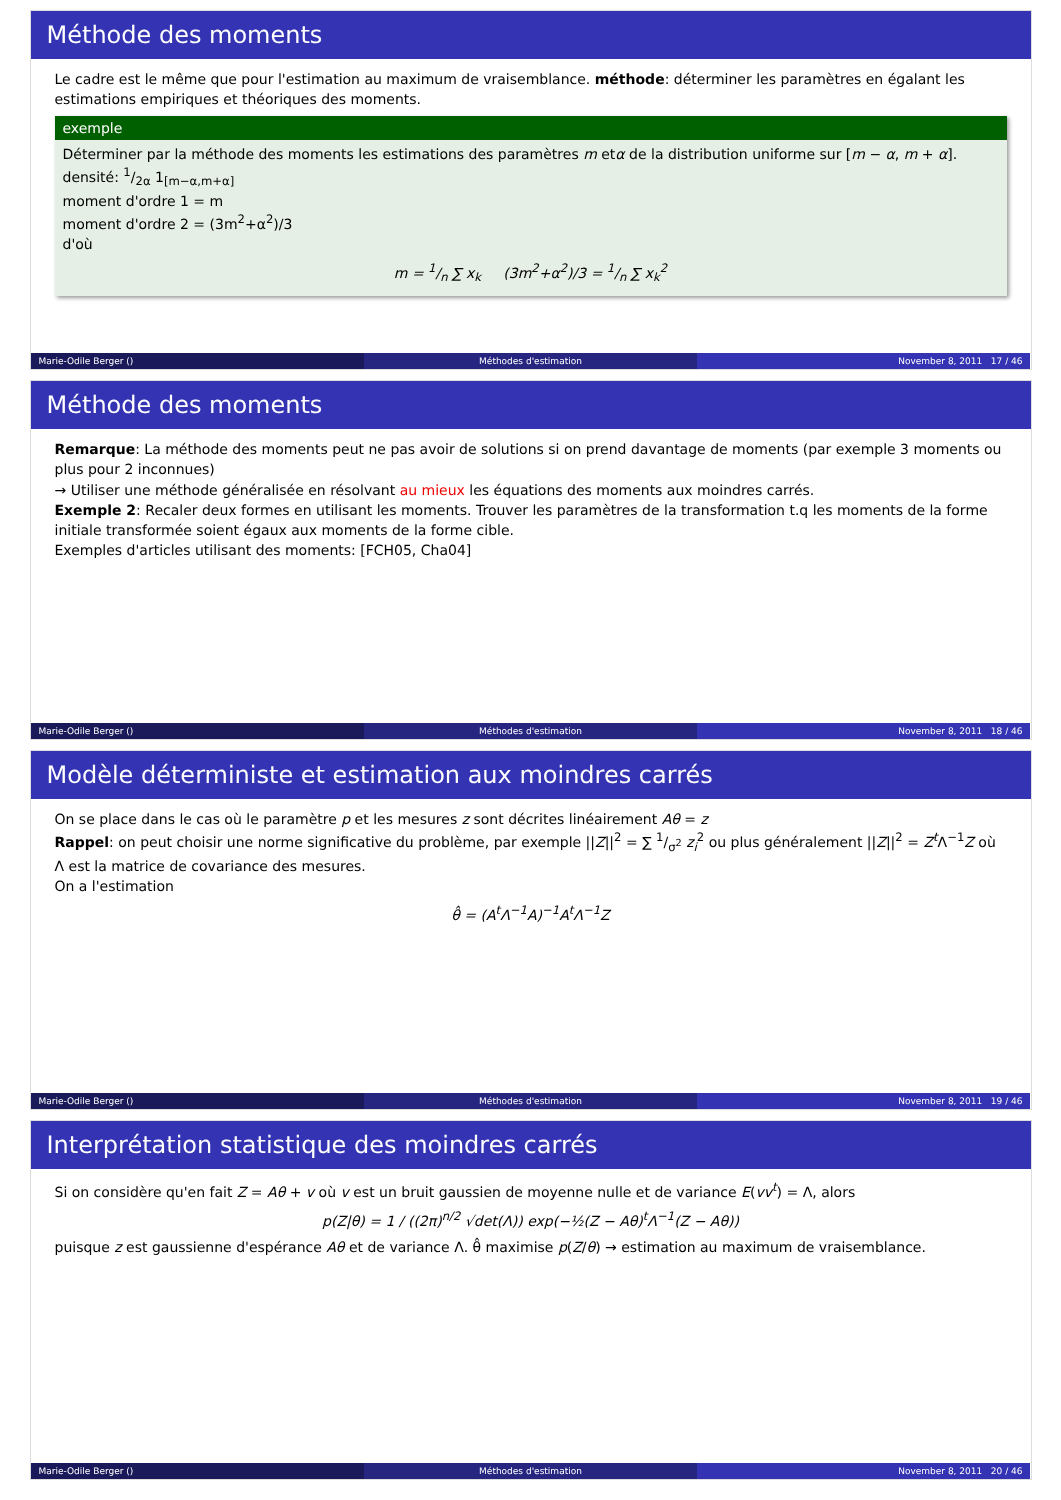Méthode des moments
Le cadre est le même que pour l'estimation au maximum de vraisemblance. méthode: déterminer les paramètres en égalant les estimations empiriques et théoriques des moments.
exemple
Déterminer par la méthode des moments les estimations des paramètres m etα de la distribution uniforme sur [m − α, m + α].
densité: 1/2α 1<sub>[m−α,m+α]</sub>
moment d'ordre 1 = m
moment d'ordre 2 = (3m<sup>2</sup>+α<sup>2</sup>)/3
d'où
m = 1/n ∑ x<sub>k</sub> (3m<sup>2</sup>+α<sup>2</sup>)/3 = 1/n ∑ x<sub>k</sub><sup>2</sup>
Marie-Odile Berger () Méthodes d'estimation November 8, 2011 17 / 46
Méthode des moments
Remarque: La méthode des moments peut ne pas avoir de solutions si on prend davantage de moments (par exemple 3 moments ou plus pour 2 inconnues)
→ Utiliser une méthode généralisée en résolvant au mieux les équations des moments aux moindres carrés.
Exemple 2: Recaler deux formes en utilisant les moments. Trouver les paramètres de la transformation t.q les moments de la forme initiale transformée soient égaux aux moments de la forme cible.
Exemples d'articles utilisant des moments: [FCH05, Cha04]
Marie-Odile Berger () Méthodes d'estimation November 8, 2011 18 / 46
Modèle déterministe et estimation aux moindres carrés
On se place dans le cas où le paramètre p et les mesures z sont décrites linéairement Aθ = z
Rappel: on peut choisir une norme significative du problème, par exemple ||Z||<sup>2</sup> = ∑ 1/σ<sup>2</sup> z<sub>i</sub><sup>2</sup> ou plus généralement ||Z||<sup>2</sup> = Z<sup>t</sup> Λ<sup>−1</sup>Z où Λ est la matrice de covariance des mesures.
On a l'estimation
θ̂ = (A<sup>t</sup> Λ<sup>−1</sup>A)<sup>−1</sup>A<sup>t</sup> Λ<sup>−1</sup>Z
Marie-Odile Berger () Méthodes d'estimation November 8, 2011 19 / 46
Interprétation statistique des moindres carrés
Si on considère qu'en fait Z = Aθ + v où v est un bruit gaussien de moyenne nulle et de variance E(vv<sup>t</sup>) = Λ, alors
p(Z|θ) = 1 / ((2π)<sup>n/2</sup> √det(Λ)) exp(−½(Z − Aθ)<sup>t</sup>Λ<sup>−1</sup>(Z − Aθ))
puisque z est gaussienne d'espérance Aθ et de variance Λ. θ̂ maximise p(Z/θ) → estimation au maximum de vraisemblance.
Marie-Odile Berger () Méthodes d'estimation November 8, 2011 20 / 46